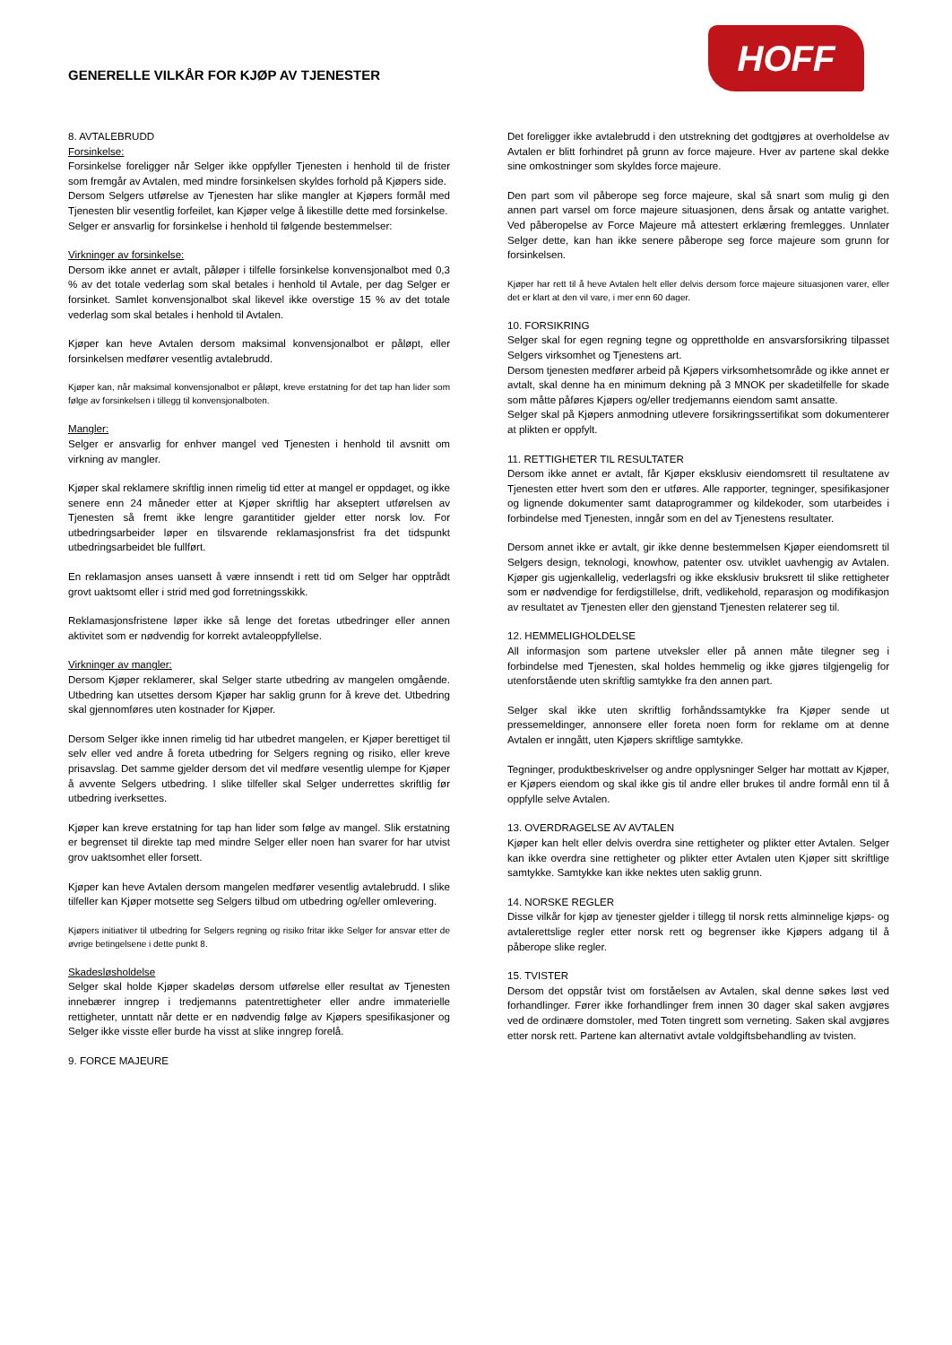GENERELLE VILKÅR FOR KJØP AV TJENESTER
HOFF
8. AVTALEBRUDD
Forsinkelse:
Forsinkelse foreligger når Selger ikke oppfyller Tjenesten i henhold til de frister som fremgår av Avtalen, med mindre forsinkelsen skyldes forhold på Kjøpers side.
Dersom Selgers utførelse av Tjenesten har slike mangler at Kjøpers formål med Tjenesten blir vesentlig forfeilet, kan Kjøper velge å likestille dette med forsinkelse.
Selger er ansvarlig for forsinkelse i henhold til følgende bestemmelser:
Virkninger av forsinkelse:
Dersom ikke annet er avtalt, påløper i tilfelle forsinkelse konvensjonalbot med 0,3 % av det totale vederlag som skal betales i henhold til Avtale, per dag Selger er forsinket. Samlet konvensjonalbot skal likevel ikke overstige 15 % av det totale vederlag som skal betales i henhold til Avtalen.
Kjøper kan heve Avtalen dersom maksimal konvensjonalbot er påløpt, eller forsinkelsen medfører vesentlig avtalebrudd.
Kjøper kan, når maksimal konvensjonalbot er påløpt, kreve erstatning for det tap han lider som følge av forsinkelsen i tillegg til konvensjonalboten.
Mangler:
Selger er ansvarlig for enhver mangel ved Tjenesten i henhold til avsnitt om virkning av mangler.
Kjøper skal reklamere skriftlig innen rimelig tid etter at mangel er oppdaget, og ikke senere enn 24 måneder etter at Kjøper skriftlig har akseptert utførelsen av Tjenesten så fremt ikke lengre garantitider gjelder etter norsk lov. For utbedringsarbeider løper en tilsvarende reklamasjonsfrist fra det tidspunkt utbedringsarbeidet ble fullført.
En reklamasjon anses uansett å være innsendt i rett tid om Selger har opptrådt grovt uaktsomt eller i strid med god forretningsskikk.
Reklamasjonsfristene løper ikke så lenge det foretas utbedringer eller annen aktivitet som er nødvendig for korrekt avtaleoppfyllelse.
Virkninger av mangler:
Dersom Kjøper reklamerer, skal Selger starte utbedring av mangelen omgående. Utbedring kan utsettes dersom Kjøper har saklig grunn for å kreve det. Utbedring skal gjennomføres uten kostnader for Kjøper.
Dersom Selger ikke innen rimelig tid har utbedret mangelen, er Kjøper berettiget til selv eller ved andre å foreta utbedring for Selgers regning og risiko, eller kreve prisavslag. Det samme gjelder dersom det vil medføre vesentlig ulempe for Kjøper å avvente Selgers utbedring. I slike tilfeller skal Selger underrettes skriftlig før utbedring iverksettes.
Kjøper kan kreve erstatning for tap han lider som følge av mangel. Slik erstatning er begrenset til direkte tap med mindre Selger eller noen han svarer for har utvist grov uaktsomhet eller forsett.
Kjøper kan heve Avtalen dersom mangelen medfører vesentlig avtalebrudd. I slike tilfeller kan Kjøper motsette seg Selgers tilbud om utbedring og/eller omlevering.
Kjøpers initiativer til utbedring for Selgers regning og risiko fritar ikke Selger for ansvar etter de øvrige betingelsene i dette punkt 8.
Skadesløsholdelse
Selger skal holde Kjøper skadeløs dersom utførelse eller resultat av Tjenesten innebærer inngrep i tredjemanns patentrettigheter eller andre immaterielle rettigheter, unntatt når dette er en nødvendig følge av Kjøpers spesifikasjoner og Selger ikke visste eller burde ha visst at slike inngrep forelå.
9. FORCE MAJEURE
Det foreligger ikke avtalebrudd i den utstrekning det godtgjøres at overholdelse av Avtalen er blitt forhindret på grunn av force majeure. Hver av partene skal dekke sine omkostninger som skyldes force majeure.
Den part som vil påberope seg force majeure, skal så snart som mulig gi den annen part varsel om force majeure situasjonen, dens årsak og antatte varighet. Ved påberopelse av Force Majeure må attestert erklæring fremlegges. Unnlater Selger dette, kan han ikke senere påberope seg force majeure som grunn for forsinkelsen.
Kjøper har rett til å heve Avtalen helt eller delvis dersom force majeure situasjonen varer, eller det er klart at den vil vare, i mer enn 60 dager.
10. FORSIKRING
Selger skal for egen regning tegne og opprettholde en ansvarsforsikring tilpasset Selgers virksomhet og Tjenestens art.
Dersom tjenesten medfører arbeid på Kjøpers virksomhetsområde og ikke annet er avtalt, skal denne ha en minimum dekning på 3 MNOK per skadetilfelle for skade som måtte påføres Kjøpers og/eller tredjemanns eiendom samt ansatte.
Selger skal på Kjøpers anmodning utlevere forsikringssertifikat som dokumenterer at plikten er oppfylt.
11. RETTIGHETER TIL RESULTATER
Dersom ikke annet er avtalt, får Kjøper eksklusiv eiendomsrett til resultatene av Tjenesten etter hvert som den er utføres. Alle rapporter, tegninger, spesifikasjoner og lignende dokumenter samt dataprogrammer og kildekoder, som utarbeides i forbindelse med Tjenesten, inngår som en del av Tjenestens resultater.
Dersom annet ikke er avtalt, gir ikke denne bestemmelsen Kjøper eiendomsrett til Selgers design, teknologi, knowhow, patenter osv. utviklet uavhengig av Avtalen. Kjøper gis ugjenkallelig, vederlagsfri og ikke eksklusiv bruksrett til slike rettigheter som er nødvendige for ferdigstillelse, drift, vedlikehold, reparasjon og modifikasjon av resultatet av Tjenesten eller den gjenstand Tjenesten relaterer seg til.
12. HEMMELIGHOLDELSE
All informasjon som partene utveksler eller på annen måte tilegner seg i forbindelse med Tjenesten, skal holdes hemmelig og ikke gjøres tilgjengelig for utenforstående uten skriftlig samtykke fra den annen part.
Selger skal ikke uten skriftlig forhåndssamtykke fra Kjøper sende ut pressemeldinger, annonsere eller foreta noen form for reklame om at denne Avtalen er inngått, uten Kjøpers skriftlige samtykke.
Tegninger, produktbeskrivelser og andre opplysninger Selger har mottatt av Kjøper, er Kjøpers eiendom og skal ikke gis til andre eller brukes til andre formål enn til å oppfylle selve Avtalen.
13. OVERDRAGELSE AV AVTALEN
Kjøper kan helt eller delvis overdra sine rettigheter og plikter etter Avtalen. Selger kan ikke overdra sine rettigheter og plikter etter Avtalen uten Kjøper sitt skriftlige samtykke. Samtykke kan ikke nektes uten saklig grunn.
14. NORSKE REGLER
Disse vilkår for kjøp av tjenester gjelder i tillegg til norsk retts alminnelige kjøps- og avtalerettslige regler etter norsk rett og begrenser ikke Kjøpers adgang til å påberope slike regler.
15. TVISTER
Dersom det oppstår tvist om forståelsen av Avtalen, skal denne søkes løst ved forhandlinger. Fører ikke forhandlinger frem innen 30 dager skal saken avgjøres ved de ordinære domstoler, med Toten tingrett som verneting. Saken skal avgjøres etter norsk rett. Partene kan alternativt avtale voldgiftsbehandling av tvisten.